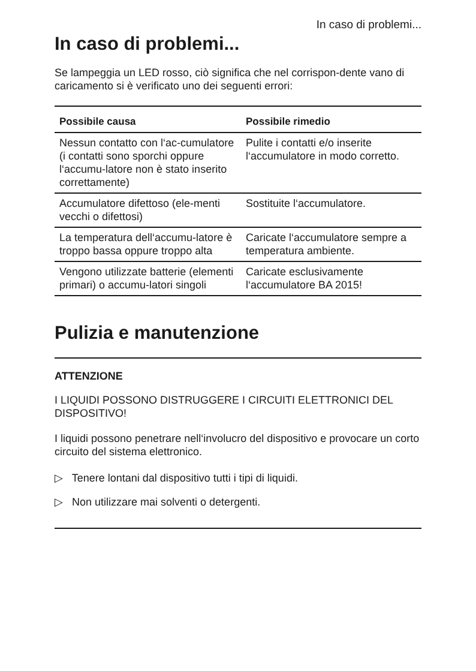In caso di problemi...
In caso di problemi...
Se lampeggia un LED rosso, ciò significa che nel corrispon-dente vano di caricamento si è verificato uno dei seguenti errori:
| Possibile causa | Possibile rimedio |
| --- | --- |
| Nessun contatto con l‘ac-cumulatore (i contatti sono sporchi oppure l‘accumu-latore non è stato inserito correttamente) | Pulite i contatti e/o inserite l‘accumulatore in modo corretto. |
| Accumulatore difettoso (ele-menti vecchi o difettosi) | Sostituite l‘accumulatore. |
| La temperatura dell‘accumu-latore è troppo bassa oppure troppo alta | Caricate l‘accumulatore sempre a temperatura ambiente. |
| Vengono utilizzate batterie (elementi primari) o accumu-latori singoli | Caricate esclusivamente l‘accumulatore BA 2015! |
Pulizia e manutenzione
ATTENZIONE
I LIQUIDI POSSONO DISTRUGGERE I CIRCUITI ELETTRONICI DEL DISPOSITIVO!
I liquidi possono penetrare nell‘involucro del dispositivo e provocare un corto circuito del sistema elettronico.
▷ Tenere lontani dal dispositivo tutti i tipi di liquidi.
▷ Non utilizzare mai solventi o detergenti.